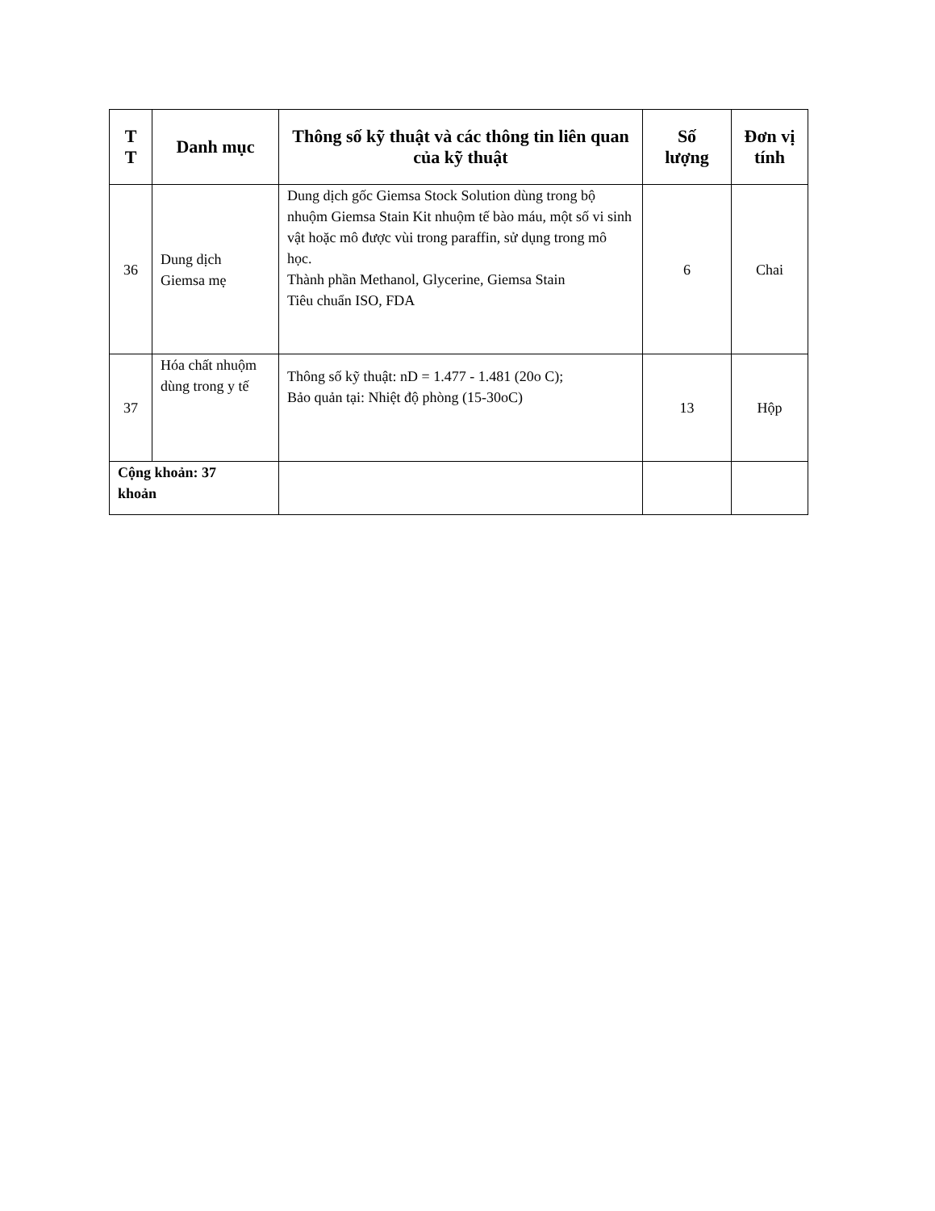| T T | Danh mục | Thông số kỹ thuật và các thông tin liên quan của kỹ thuật | Số lượng | Đơn vị tính |
| --- | --- | --- | --- | --- |
| 36 | Dung dịch Giemsa mẹ | Dung dịch gốc Giemsa Stock Solution dùng trong bộ nhuộm Giemsa Stain Kit nhuộm tế bào máu, một số vi sinh vật hoặc mô được vùi trong paraffin, sử dụng trong mô học. Thành phần Methanol, Glycerine, Giemsa Stain Tiêu chuẩn ISO, FDA | 6 | Chai |
| 37 | Hóa chất nhuộm dùng trong y tế | Thông số kỹ thuật: nD = 1.477 - 1.481 (20o C); Bảo quản tại: Nhiệt độ phòng (15-30oC) | 13 | Hộp |
| Cộng khoản: 37 khoản | | | | |